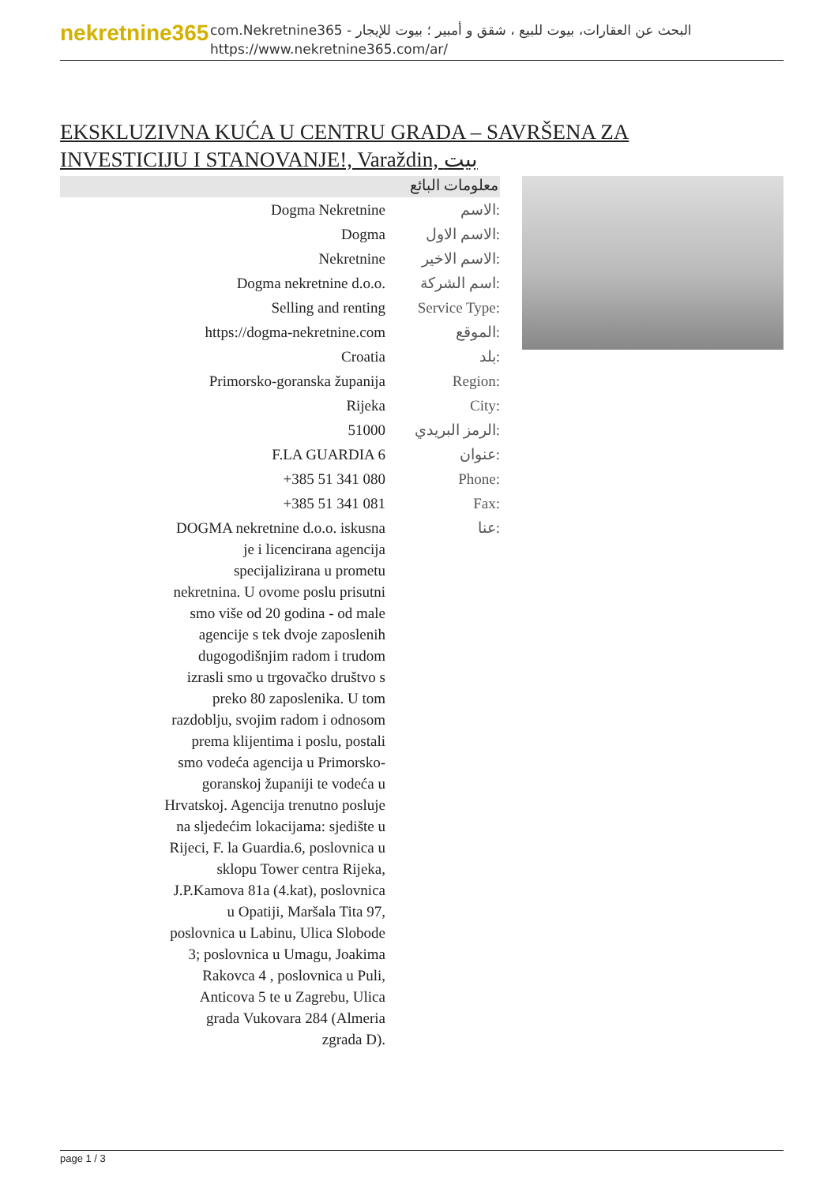nekretnine365
com.Nekretnine365 - البحث عن العقارات، بيوت للبيع ، شقق و أمبير ؛ بيوت للإيجار
https://www.nekretnine365.com/ar/
EKSKLUZIVNA KUĆA U CENTRU GRADA – SAVRŠENA ZA INVESTICIJU I STANOVANJE!, Varaždin, بيت
معلومات البائع
| Dogma Nekretnine | الاسم: |
| Dogma | الاسم الاول: |
| Nekretnine | الاسم الاخير: |
| Dogma nekretnine d.o.o. | اسم الشركة: |
| Selling and renting | Service Type: |
| https://dogma-nekretnine.com | الموقع: |
| Croatia | بلد: |
| Primorsko-goranska županija | Region: |
| Rijeka | City: |
| 51000 | الرمز البريدي: |
| F.LA GUARDIA 6 | عنوان: |
| +385 51 341 080 | Phone: |
| +385 51 341 081 | Fax: |
| DOGMA nekretnine d.o.o. iskusna je i licencirana agencija specijalizirana u prometu nekretnina. U ovome poslu prisutni smo više od 20 godina - od male agencije s tek dvoje zaposlenih dugogodišnjim radom i trudom izrasli smo u trgovačko društvo s preko 80 zaposlenika. U tom razdoblju, svojim radom i odnosom prema klijentima i poslu, postali smo vodeća agencija u Primorsko-goranskoj županiji te vodeća u Hrvatskoj. Agencija trenutno posluje na sljedećim lokacijama: sjedište u Rijeci, F. la Guardia.6, poslovnica u sklopu Tower centra Rijeka, J.P.Kamova 81a (4.kat), poslovnica u Opatiji, Maršala Tita 97, poslovnica u Labinu, Ulica Slobode 3; poslovnica u Umagu, Joakima Rakovca 4 , poslovnica u Puli, Anticova 5 te u Zagrebu, Ulica grada Vukovara 284 (Almeria zgrada D). | عنا: |
page 1 / 3